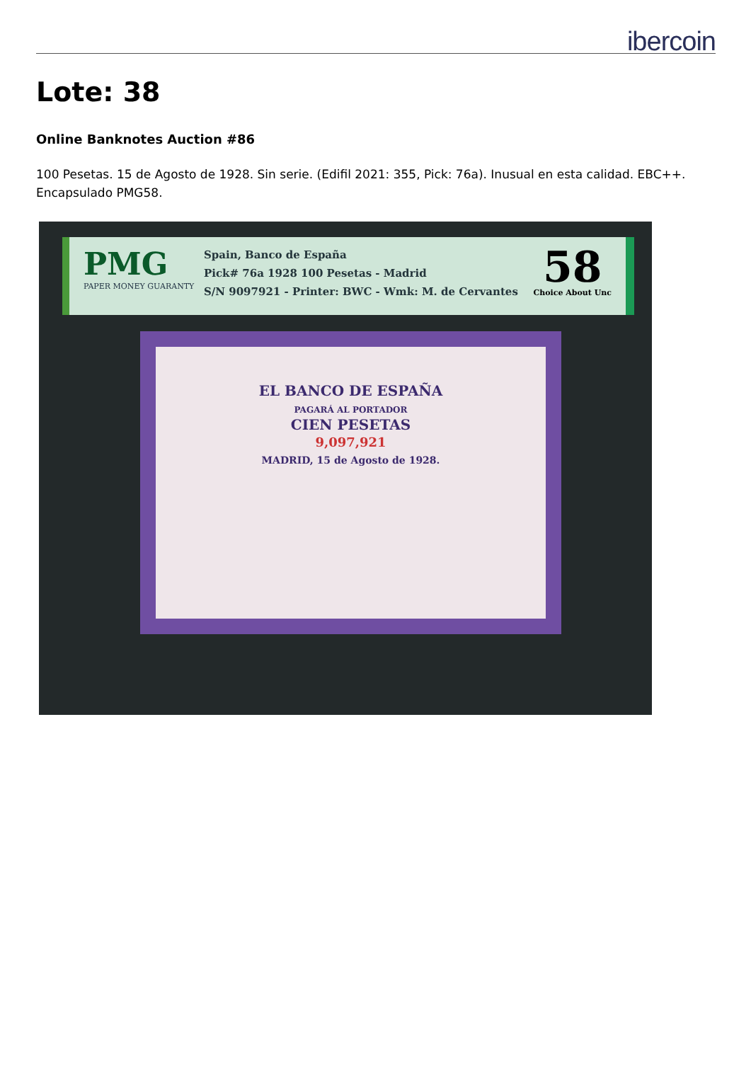ibercoin
Lote: 38
Online Banknotes Auction #86
100 Pesetas. 15 de Agosto de 1928. Sin serie. (Edifil 2021: 355, Pick: 76a). Inusual en esta calidad. EBC++. Encapsulado PMG58.
PMG
PAPER MONEY GUARANTY
Spain, Banco de España
Pick# 76a 1928 100 Pesetas - Madrid
S/N 9097921 - Printer: BWC - Wmk: M. de Cervantes
58
Choice About Unc
EL BANCO DE ESPAÑA
PAGARÁ AL PORTADOR
CIEN PESETAS
9,097,921
MADRID, 15 de Agosto de 1928.